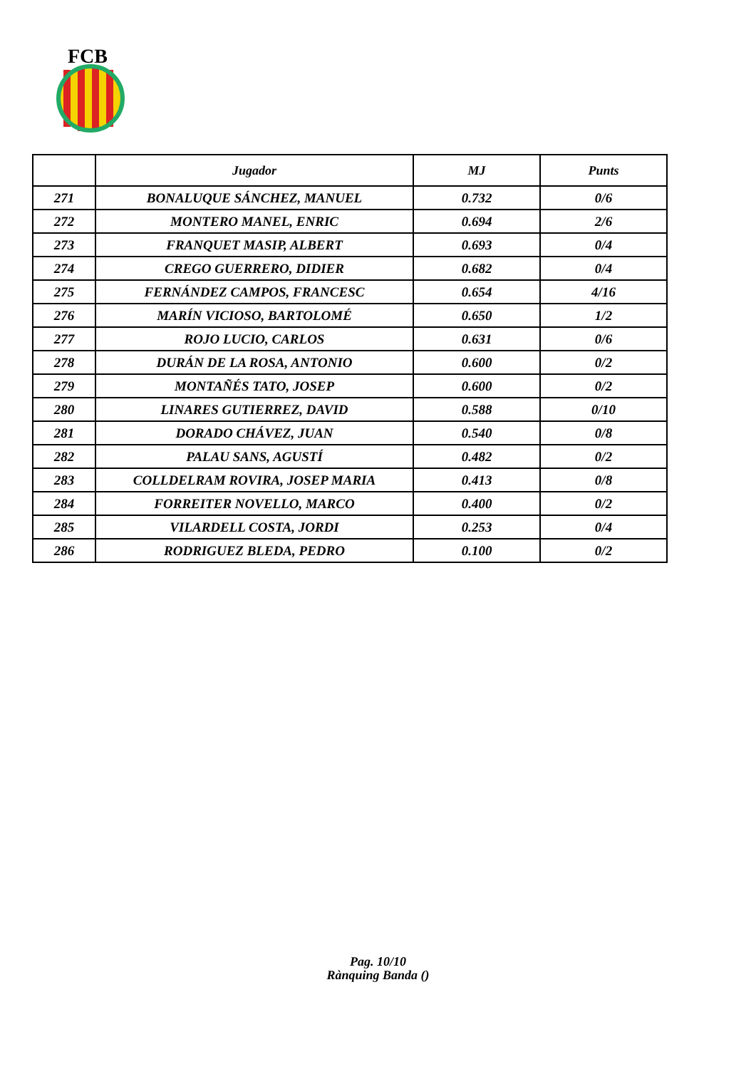FCB
| | Jugador | MJ | Punts |
| --- | --- | --- | --- |
| 271 | BONALUQUE SÁNCHEZ, MANUEL | 0.732 | 0/6 |
| 272 | MONTERO MANEL, ENRIC | 0.694 | 2/6 |
| 273 | FRANQUET MASIP, ALBERT | 0.693 | 0/4 |
| 274 | CREGO GUERRERO, DIDIER | 0.682 | 0/4 |
| 275 | FERNÁNDEZ CAMPOS, FRANCESC | 0.654 | 4/16 |
| 276 | MARÍN VICIOSO, BARTOLOMÉ | 0.650 | 1/2 |
| 277 | ROJO LUCIO, CARLOS | 0.631 | 0/6 |
| 278 | DURÁN DE LA ROSA, ANTONIO | 0.600 | 0/2 |
| 279 | MONTAÑÉS TATO, JOSEP | 0.600 | 0/2 |
| 280 | LINARES GUTIERREZ, DAVID | 0.588 | 0/10 |
| 281 | DORADO CHÁVEZ, JUAN | 0.540 | 0/8 |
| 282 | PALAU SANS, AGUSTÍ | 0.482 | 0/2 |
| 283 | COLLDELRAM ROVIRA, JOSEP MARIA | 0.413 | 0/8 |
| 284 | FORREITER NOVELLO, MARCO | 0.400 | 0/2 |
| 285 | VILARDELL COSTA, JORDI | 0.253 | 0/4 |
| 286 | RODRIGUEZ BLEDA, PEDRO | 0.100 | 0/2 |
Pag. 10/10
Rànquing Banda ()